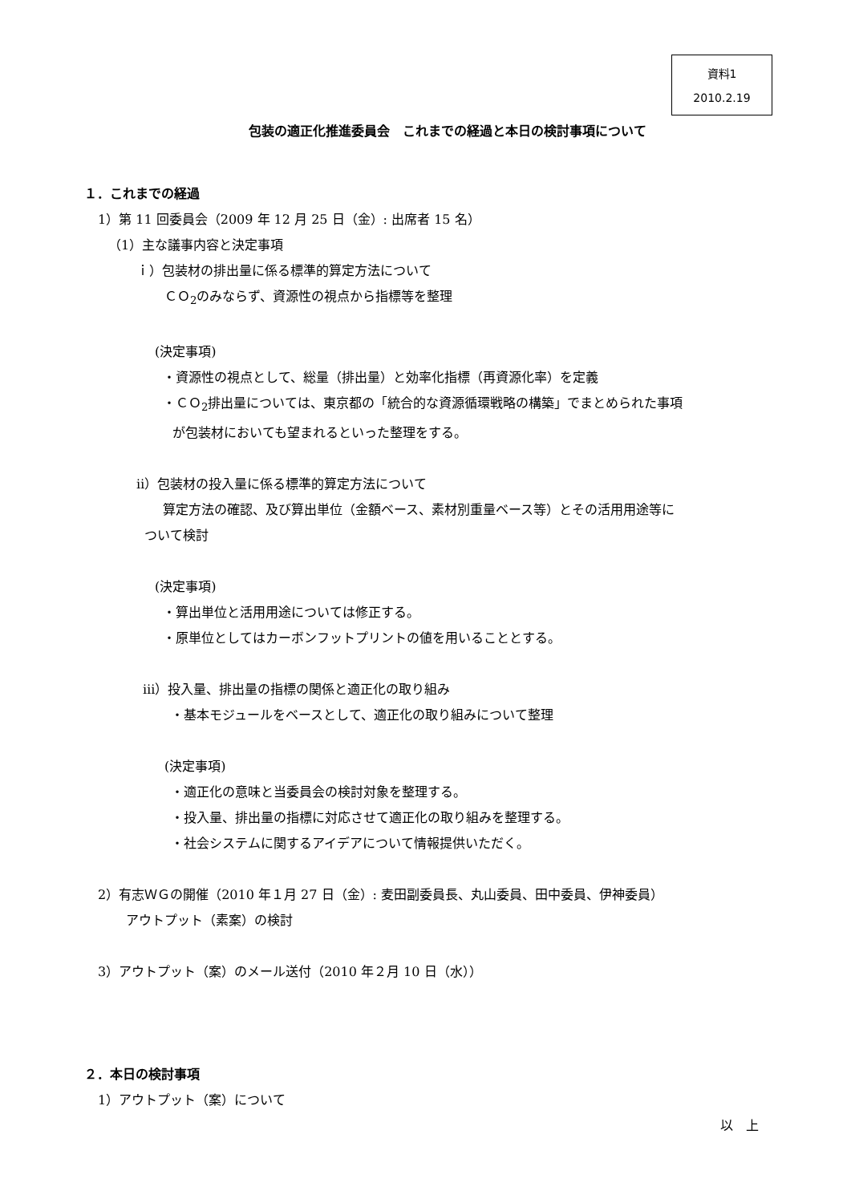資料1
2010.2.19
包装の適正化推進委員会　これまでの経過と本日の検討事項について
１．これまでの経過
1）第 11 回委員会（2009 年 12 月 25 日（金）: 出席者 15 名）
（1）主な議事内容と決定事項
ｉ）包装材の排出量に係る標準的算定方法について
ＣＯ<sub>2</sub>のみならず、資源性の視点から指標等を整理
(決定事項)
・資源性の視点として、総量（排出量）と効率化指標（再資源化率）を定義
・ＣＯ<sub>2</sub>排出量については、東京都の「統合的な資源循環戦略の構築」でまとめられた事項
が包装材においても望まれるといった整理をする。
ⅱ）包装材の投入量に係る標準的算定方法について
算定方法の確認、及び算出単位（金額ベース、素材別重量ベース等）とその活用用途等に
ついて検討
(決定事項)
・算出単位と活用用途については修正する。
・原単位としてはカーボンフットプリントの値を用いることとする。
ⅲ）投入量、排出量の指標の関係と適正化の取り組み
・基本モジュールをベースとして、適正化の取り組みについて整理
(決定事項)
・適正化の意味と当委員会の検討対象を整理する。
・投入量、排出量の指標に対応させて適正化の取り組みを整理する。
・社会システムに関するアイデアについて情報提供いただく。
2）有志ＷＧの開催（2010 年１月 27 日（金）: 麦田副委員長、丸山委員、田中委員、伊神委員）
アウトプット（素案）の検討
3）アウトプット（案）のメール送付（2010 年２月 10 日（水））
２．本日の検討事項
1）アウトプット（案）について
以　上